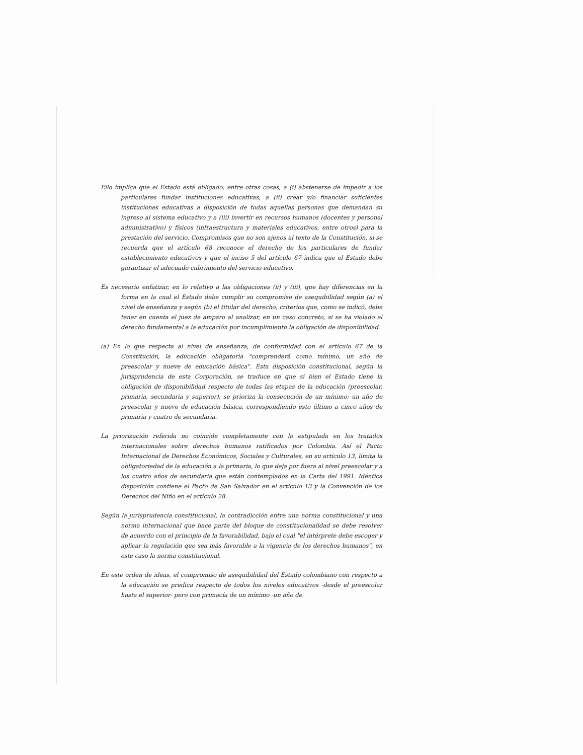Ello implica que el Estado está obligado, entre otras cosas, a (i) abstenerse de impedir a los particulares fundar instituciones educativas, a (ii) crear y/o financiar suficientes instituciones educativas a disposición de todas aquellas personas que demandan su ingreso al sistema educativo y a (iii) invertir en recursos humanos (docentes y personal administrativo) y físicos (infraestructura y materiales educativos, entre otros) para la prestación del servicio. Compromisos que no son ajenos al texto de la Constitución, si se recuerda que el artículo 68 reconoce el derecho de los particulares de fundar establecimiento educativos y que el inciso 5 del artículo 67 indica que el Estado debe garantizar el adecuado cubrimiento del servicio educativo.
Es necesario enfatizar, en lo relativo a las obligaciones (ii) y (iii), que hay diferencias en la forma en la cual el Estado debe cumplir su compromiso de asequibilidad según (a) el nivel de enseñanza y según (b) el titular del derecho, criterios que, como se indicó, debe tener en cuenta el juez de amparo al analizar, en un caso concreto, si se ha violado el derecho fundamental a la educación por incumplimiento la obligación de disponibilidad.
(a) En lo que respecta al nivel de enseñanza, de conformidad con el artículo 67 de la Constitución, la educación obligatoria "comprenderá como mínimo, un año de preescolar y nueve de educación básica". Esta disposición constitucional, según la jurisprudencia de esta Corporación, se traduce en que si bien el Estado tiene la obligación de disponibilidad respecto de todas las etapas de la educación (preescolar, primaria, secundaria y superior), se prioriza la consecución de un mínimo: un año de preescolar y nueve de educación básica, correspondiendo esto último a cinco años de primaria y cuatro de secundaria.
La priorización referida no coincide completamente con la estipulada en los tratados internacionales sobre derechos humanos ratificados por Colombia. Así el Pacto Internacional de Derechos Económicos, Sociales y Culturales, en su artículo 13, limita la obligatoriedad de la educación a la primaria, lo que deja por fuera al nivel preescolar y a los cuatro años de secundaria que están contemplados en la Carta del 1991. Idéntica disposición contiene el Pacto de San Salvador en el artículo 13 y la Convención de los Derechos del Niño en el artículo 28.
Según la jurisprudencia constitucional, la contradicción entre una norma constitucional y una norma internacional que hace parte del bloque de constitucionalidad se debe resolver de acuerdo con el principio de la favorabilidad, bajo el cual "el intérprete debe escoger y aplicar la regulación que sea más favorable a la vigencia de los derechos humanos", en este caso la norma constitucional.
En este orden de ideas, el compromiso de asequibilidad del Estado colombiano con respecto a la educación se predica respecto de todos los niveles educativos -desde el preescolar hasta el superior- pero con primacía de un mínimo -un año de